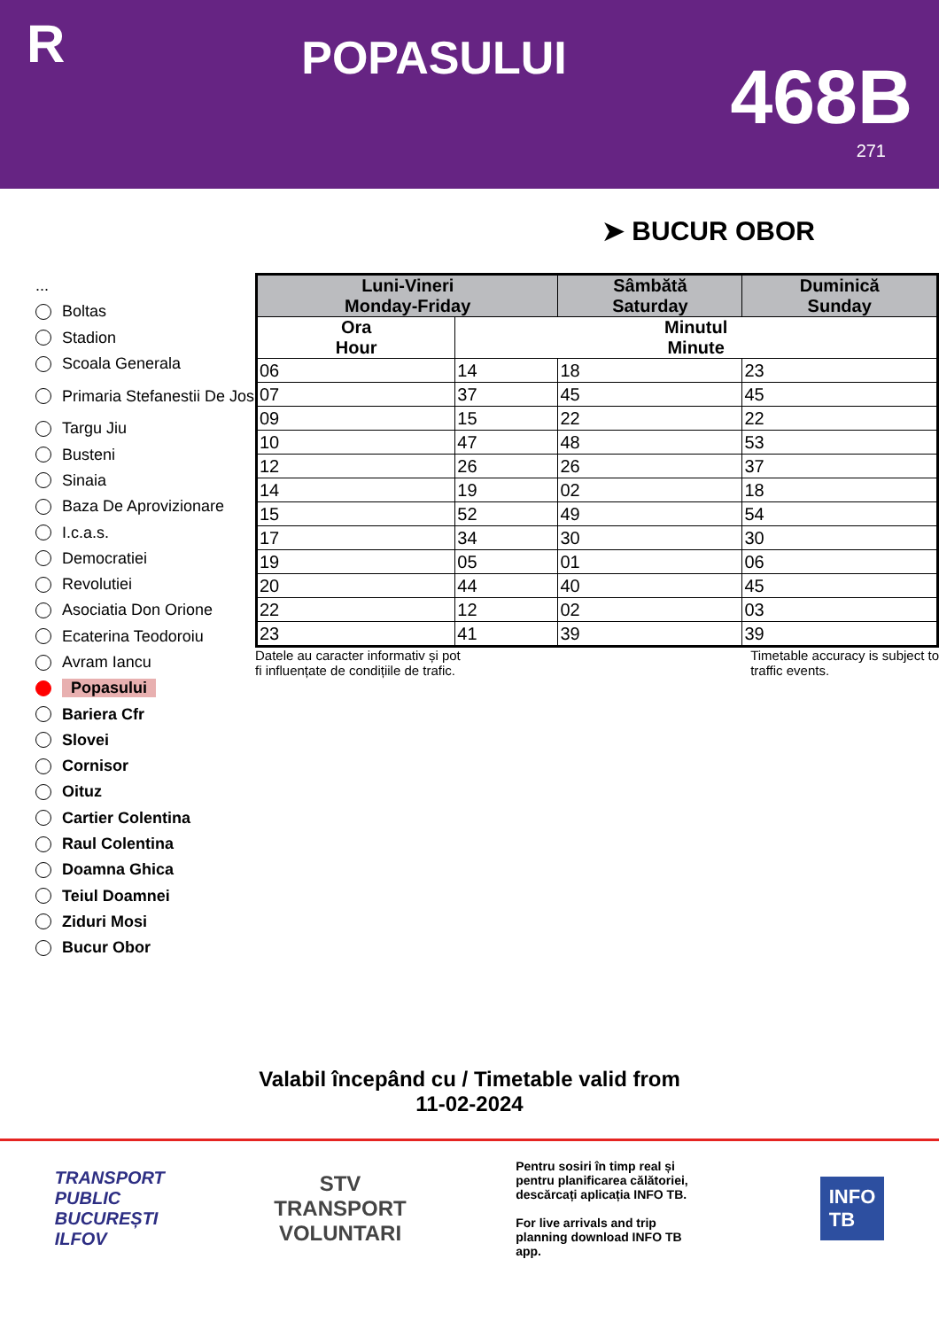R
POPASULUI
468B
271
➤ BUCUR OBOR
...
Boltas
Stadion
Scoala Generala
Primaria Stefanestii De Jos
Targu Jiu
Busteni
Sinaia
Baza De Aprovizionare
I.c.a.s.
Democratiei
Revolutiei
Asociatia Don Orione
Ecaterina Teodoroiu
Avram Iancu
Popasului
Bariera Cfr
Slovei
Cornisor
Oituz
Cartier Colentina
Raul Colentina
Doamna Ghica
Teiul Doamnei
Ziduri Mosi
Bucur Obor
| Luni-Vineri Monday-Friday | | Sâmbătă Saturday | Duminică Sunday |
| --- | --- | --- | --- |
| Ora Hour | Minutul Minute | | |
| 06 | 14 | 18 | 23 |
| 07 | 37 | 45 | 45 |
| 09 | 15 | 22 | 22 |
| 10 | 47 | 48 | 53 |
| 12 | 26 | 26 | 37 |
| 14 | 19 | 02 | 18 |
| 15 | 52 | 49 | 54 |
| 17 | 34 | 30 | 30 |
| 19 | 05 | 01 | 06 |
| 20 | 44 | 40 | 45 |
| 22 | 12 | 02 | 03 |
| 23 | 41 | 39 | 39 |
Datele au caracter informativ și pot
fi influențate de condițiile de trafic.
Timetable accuracy is subject to
traffic events.
Valabil începând cu / Timetable valid from
11-02-2024
TRANSPORT
PUBLIC
BUCUREȘTI
ILFOV
STV
TRANSPORT
VOLUNTARI
Pentru sosiri în timp real și pentru planificarea călătoriei, descărcați aplicația INFO TB.
For live arrivals and trip planning download INFO TB app.
INFO
TB